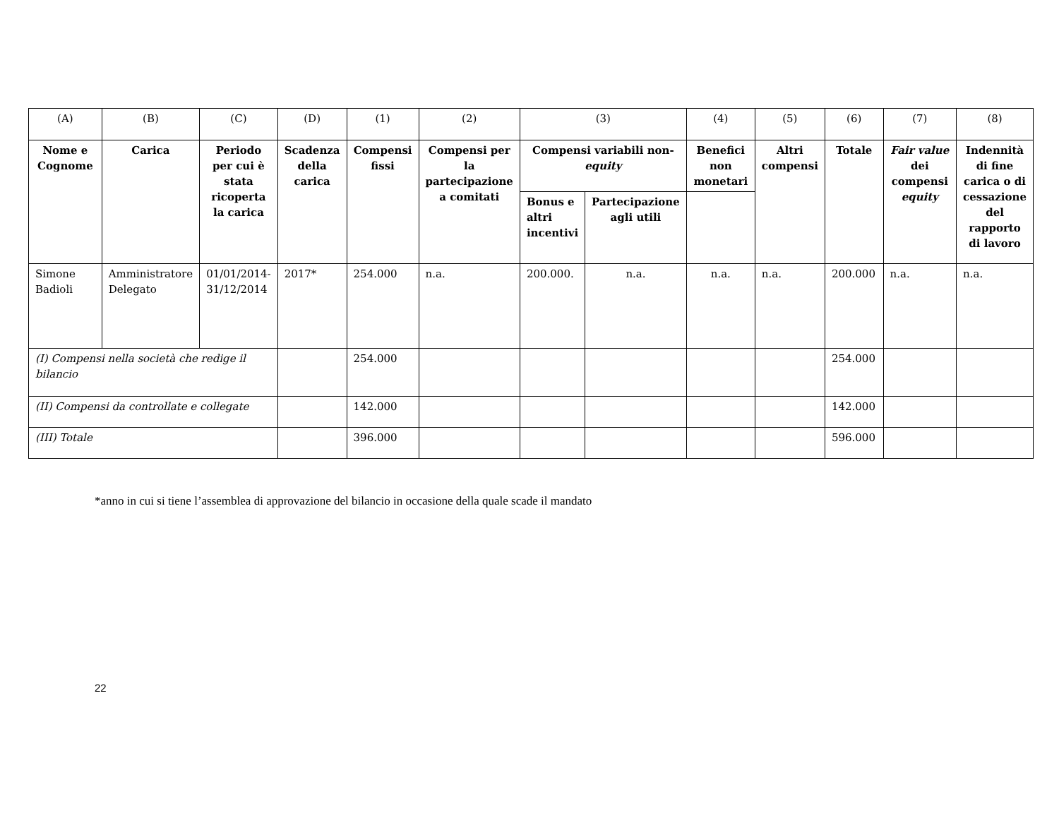| (A) | (B) | (C) | (D) | (1) | (2) | (3) | | (4) | (5) | (6) | (7) | (8) |
| Nome e Cognome | Carica | Periodo per cui è stata ricoperta la carica | Scadenza della carica | Compensi fissi | Compensi per la partecipazione a comitati | Compensi variabili non- equity | | Benefici non monetari | Altri compensi | Totale | Fair value dei compensi equity | Indennità di fine carica o di cessazione del rapporto di lavoro |
| | | | | | | Bonus e altri incentivi | Partecipazione agli utili | | | | | |
| Simone Badioli | Amministratore Delegato | 01/01/2014-31/12/2014 | 2017* | 254.000 | n.a. | 200.000. | n.a. | n.a. | n.a. | 200.000 | n.a. | n.a. |
| (I) Compensi nella società che redige il bilancio | | | | 254.000 | | | | | | 254.000 | | |
| (II) Compensi da controllate e collegate | | | | 142.000 | | | | | | 142.000 | | |
| (III) Totale | | | | 396.000 | | | | | | 596.000 | | |
*anno in cui si tiene l’assemblea di approvazione del bilancio in occasione della quale scade il mandato
22